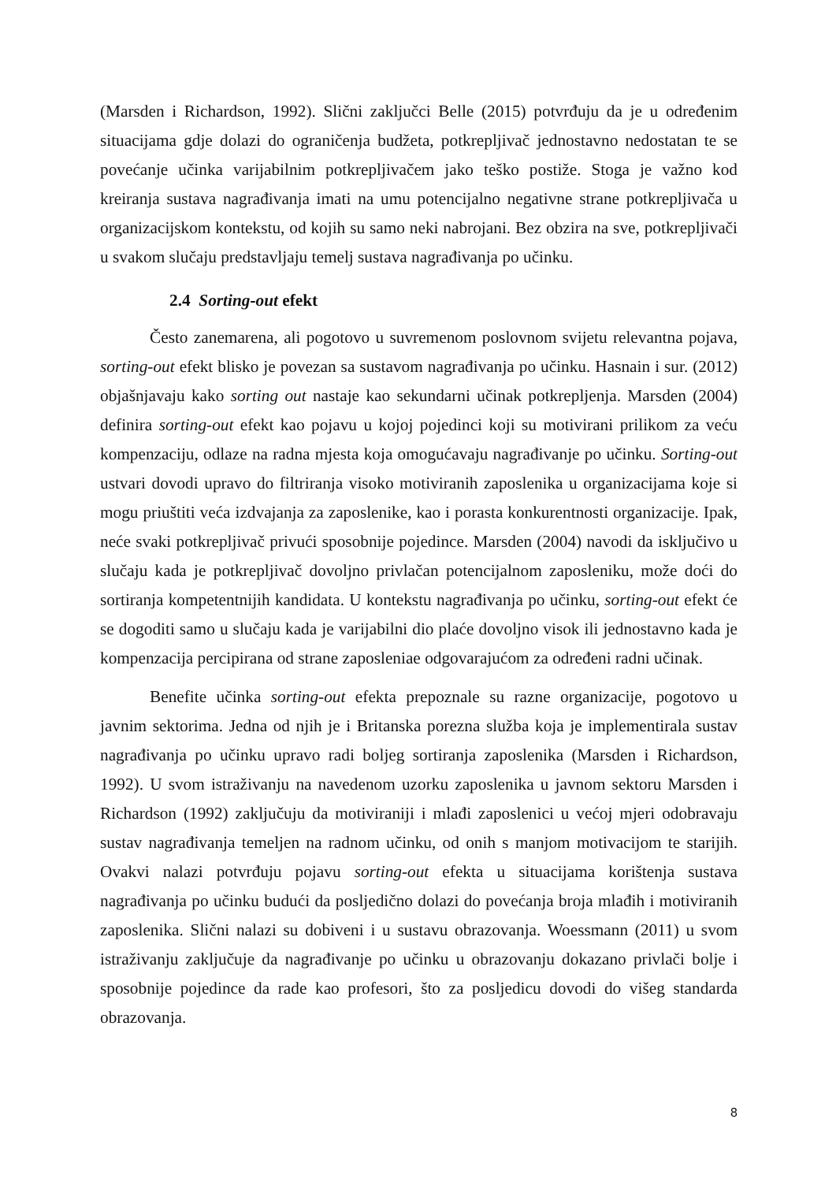(Marsden i Richardson, 1992). Slični zaključci Belle (2015) potvrđuju da je u određenim situacijama gdje dolazi do ograničenja budžeta, potkrepljivač jednostavno nedostatan te se povećanje učinka varijabilnim potkrepljivačem jako teško postiže. Stoga je važno kod kreiranja sustava nagrađivanja imati na umu potencijalno negativne strane potkrepljivača u organizacijskom kontekstu, od kojih su samo neki nabrojani. Bez obzira na sve, potkrepljivači u svakom slučaju predstavljaju temelj sustava nagrađivanja po učinku.
2.4 Sorting-out efekt
Često zanemarena, ali pogotovo u suvremenom poslovnom svijetu relevantna pojava, sorting-out efekt blisko je povezan sa sustavom nagrađivanja po učinku. Hasnain i sur. (2012) objašnjavaju kako sorting out nastaje kao sekundarni učinak potkrepljenja. Marsden (2004) definira sorting-out efekt kao pojavu u kojoj pojedinci koji su motivirani prilikom za veću kompenzaciju, odlaze na radna mjesta koja omogućavaju nagrađivanje po učinku. Sorting-out ustvari dovodi upravo do filtriranja visoko motiviranih zaposlenika u organizacijama koje si mogu priuštiti veća izdvajanja za zaposlenike, kao i porasta konkurentnosti organizacije. Ipak, neće svaki potkrepljivač privući sposobnije pojedince. Marsden (2004) navodi da isključivo u slučaju kada je potkrepljivač dovoljno privlačan potencijalnom zaposleniku, može doći do sortiranja kompetentnijih kandidata. U kontekstu nagrađivanja po učinku, sorting-out efekt će se dogoditi samo u slučaju kada je varijabilni dio plaće dovoljno visok ili jednostavno kada je kompenzacija percipirana od strane zaposleniae odgovarajućom za određeni radni učinak.
Benefite učinka sorting-out efekta prepoznale su razne organizacije, pogotovo u javnim sektorima. Jedna od njih je i Britanska porezna služba koja je implementirala sustav nagrađivanja po učinku upravo radi boljeg sortiranja zaposlenika (Marsden i Richardson, 1992). U svom istraživanju na navedenom uzorku zaposlenika u javnom sektoru Marsden i Richardson (1992) zaključuju da motiviraniji i mlađi zaposlenici u većoj mjeri odobravaju sustav nagrađivanja temeljen na radnom učinku, od onih s manjom motivacijom te starijih. Ovakvi nalazi potvrđuju pojavu sorting-out efekta u situacijama korištenja sustava nagrađivanja po učinku budući da posljedično dolazi do povećanja broja mlađih i motiviranih zaposlenika. Slični nalazi su dobiveni i u sustavu obrazovanja. Woessmann (2011) u svom istraživanju zaključuje da nagrađivanje po učinku u obrazovanju dokazano privlači bolje i sposobnije pojedince da rade kao profesori, što za posljedicu dovodi do višeg standarda obrazovanja.
8